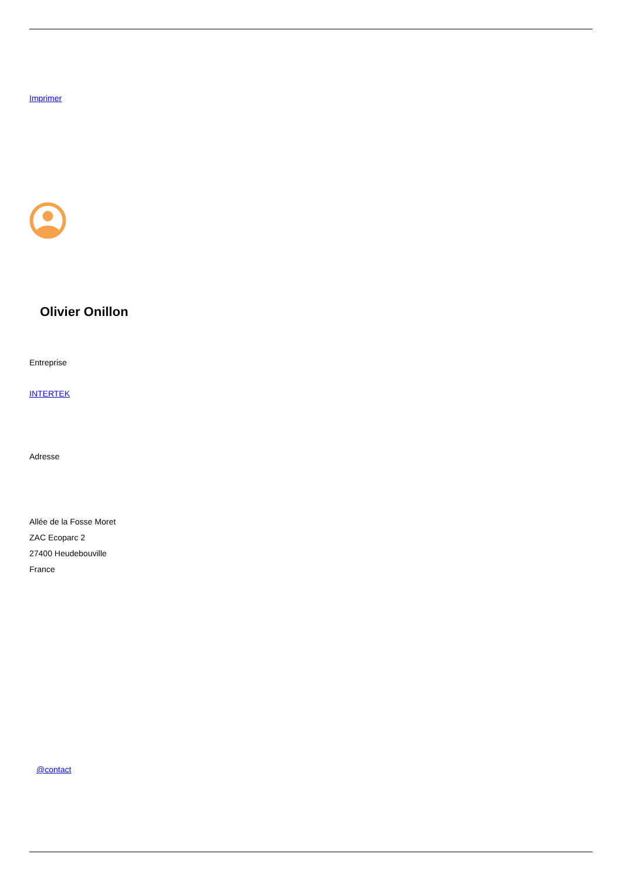Imprimer
Olivier Onillon
Entreprise
INTERTEK
Adresse
Allée de la Fosse Moret
ZAC Ecoparc 2
27400 Heudebouville
France
@contact